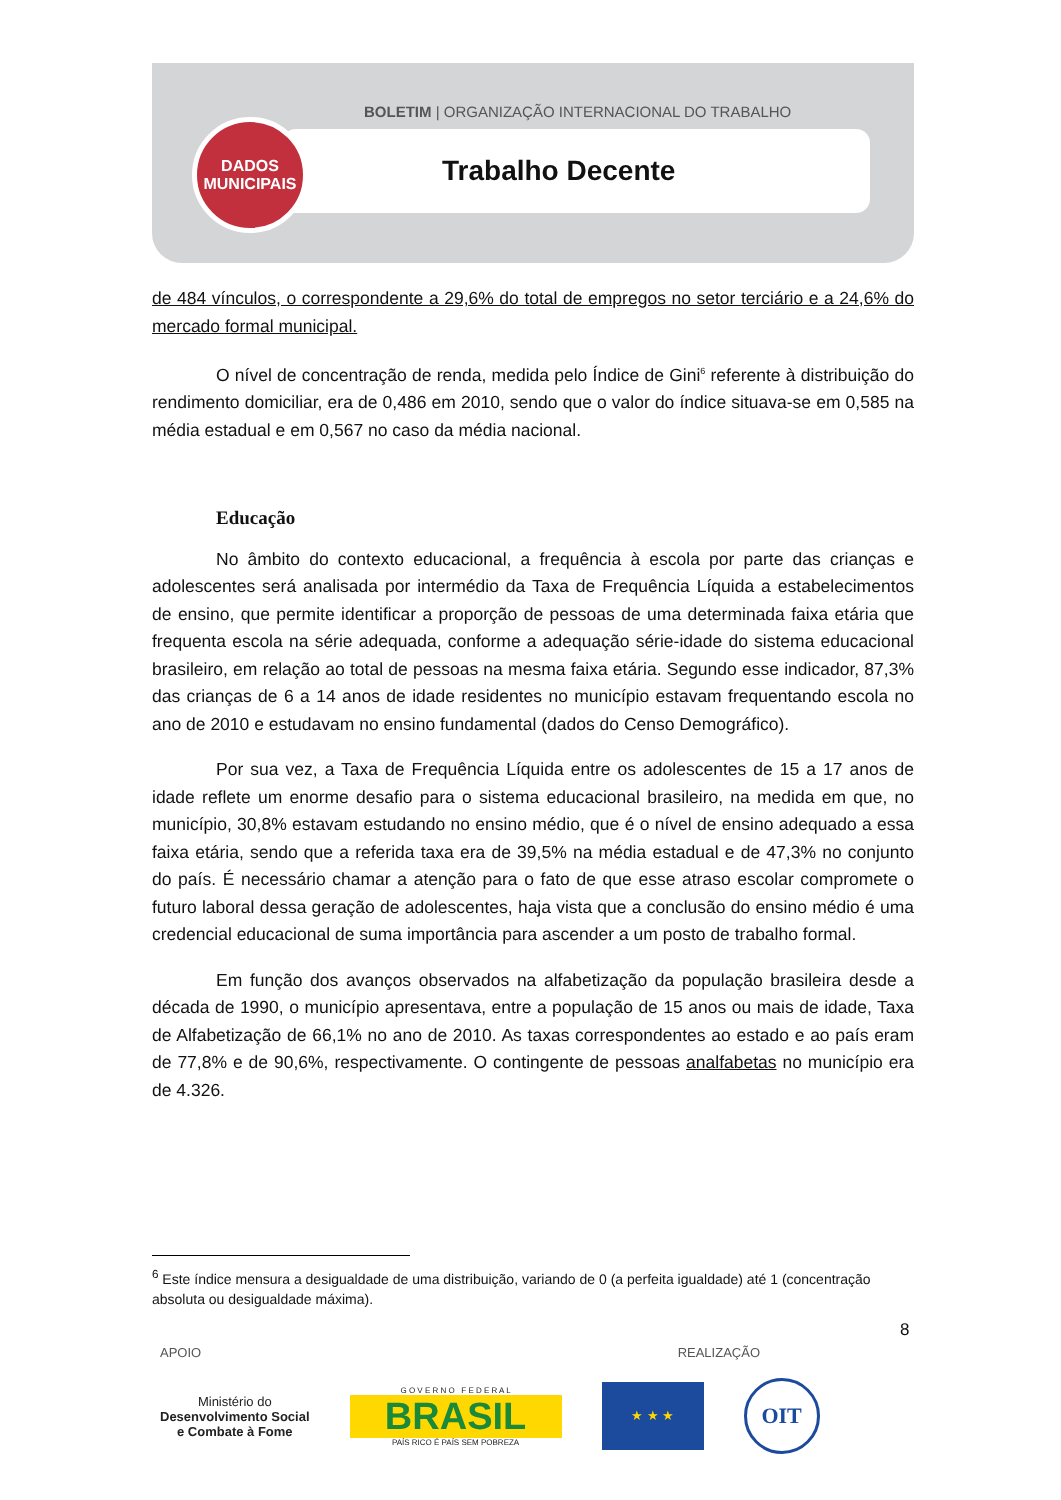BOLETIM | ORGANIZAÇÃO INTERNACIONAL DO TRABALHO
Trabalho Decente
DADOS
MUNICIPAIS
de 484 vínculos, o correspondente a 29,6% do total de empregos no setor terciário e a 24,6% do mercado formal municipal.
O nível de concentração de renda, medida pelo Índice de Gini<sup>6</sup> referente à distribuição do rendimento domiciliar, era de 0,486 em 2010, sendo que o valor do índice situava-se em 0,585 na média estadual e em 0,567 no caso da média nacional.
Educação
No âmbito do contexto educacional, a frequência à escola por parte das crianças e adolescentes será analisada por intermédio da Taxa de Frequência Líquida a estabelecimentos de ensino, que permite identificar a proporção de pessoas de uma determinada faixa etária que frequenta escola na série adequada, conforme a adequação série-idade do sistema educacional brasileiro, em relação ao total de pessoas na mesma faixa etária. Segundo esse indicador, 87,3% das crianças de 6 a 14 anos de idade residentes no município estavam frequentando escola no ano de 2010 e estudavam no ensino fundamental (dados do Censo Demográfico).
Por sua vez, a Taxa de Frequência Líquida entre os adolescentes de 15 a 17 anos de idade reflete um enorme desafio para o sistema educacional brasileiro, na medida em que, no município, 30,8% estavam estudando no ensino médio, que é o nível de ensino adequado a essa faixa etária, sendo que a referida taxa era de 39,5% na média estadual e de 47,3% no conjunto do país. É necessário chamar a atenção para o fato de que esse atraso escolar compromete o futuro laboral dessa geração de adolescentes, haja vista que a conclusão do ensino médio é uma credencial educacional de suma importância para ascender a um posto de trabalho formal.
Em função dos avanços observados na alfabetização da população brasileira desde a década de 1990, o município apresentava, entre a população de 15 anos ou mais de idade, Taxa de Alfabetização de 66,1% no ano de 2010. As taxas correspondentes ao estado e ao país eram de 77,8% e de 90,6%, respectivamente. O contingente de pessoas analfabetas no município era de 4.326.
<sup>6</sup> Este índice mensura a desigualdade de uma distribuição, variando de 0 (a perfeita igualdade) até 1 (concentração absoluta ou desigualdade máxima).
8
APOIO REALIZAÇÃO
Ministério do
Desenvolvimento Social
e Combate à Fome
G O V E R N O F E D E R A L
BRASIL
PAÍS RICO É PAÍS SEM POBREZA
★ ★ ★
OIT